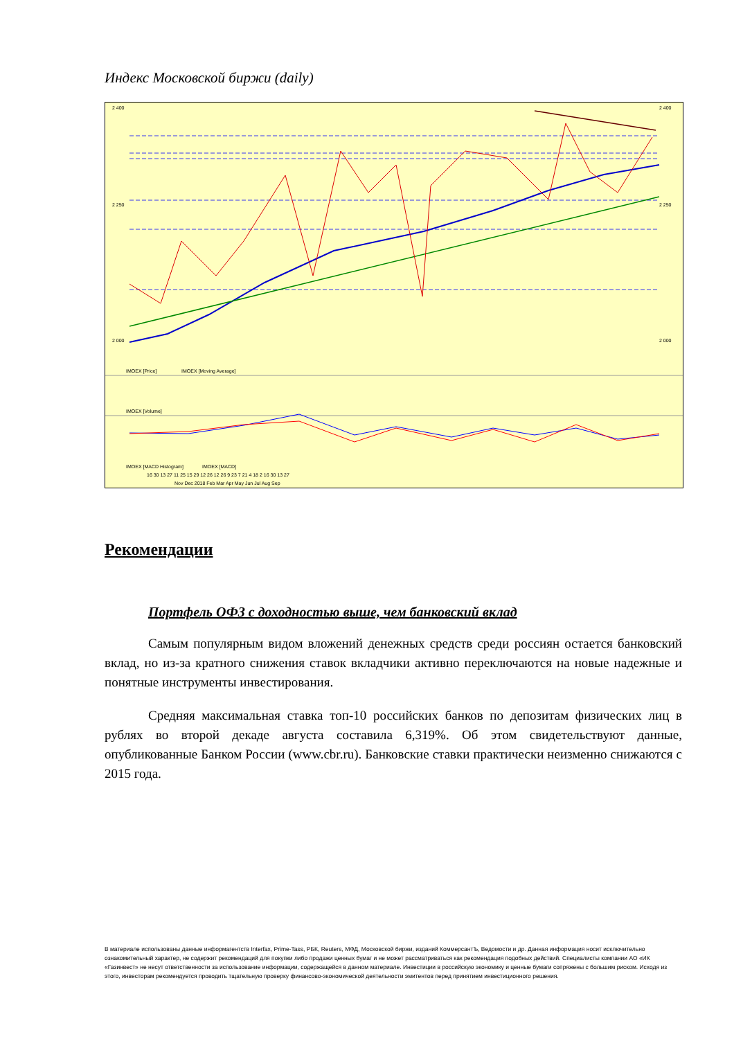Индекс Московской биржи (daily)
2 400
2 250
2 000
2 400
2 250
2 000
IMOEX [Price]
IMOEX [Moving Average]
IMOEX [Volume]
IMOEX [MACD Histogram]
IMOEX [MACD]
16 30 13 27 11 25 15 29 12 26 12 26 9 23 7 21 4 18 2 16 30 13 27
Nov Dec 2018 Feb Mar Apr May Jun Jul Aug Sep
Рекомендации
Портфель ОФЗ с доходностью выше, чем банковский вклад
Самым популярным видом вложений денежных средств среди россиян остается банковский вклад, но из-за кратного снижения ставок вкладчики активно переключаются на новые надежные и понятные инструменты инвестирования.
Средняя максимальная ставка топ-10 российских банков по депозитам физических лиц в рублях во второй декаде августа составила 6,319%. Об этом свидетельствуют данные, опубликованные Банком России (www.cbr.ru). Банковские ставки практически неизменно снижаются с 2015 года.
В материале использованы данные информагентств Interfax, Prime-Tass, РБК, Reuters, МФД, Московской биржи, изданий КоммерсантЪ, Ведомости и др. Данная информация носит исключительно ознакомительный характер, не содержит рекомендаций для покупки либо продажи ценных бумаг и не может рассматриваться как рекомендация подобных действий. Специалисты компании АО «ИК «Газинвест» не несут ответственности за использование информации, содержащейся в данном материале. Инвестиции в российскую экономику и ценные бумаги сопряжены с большим риском. Исходя из этого, инвесторам рекомендуется проводить тщательную проверку финансово-экономической деятельности эмитентов перед принятием инвестиционного решения.